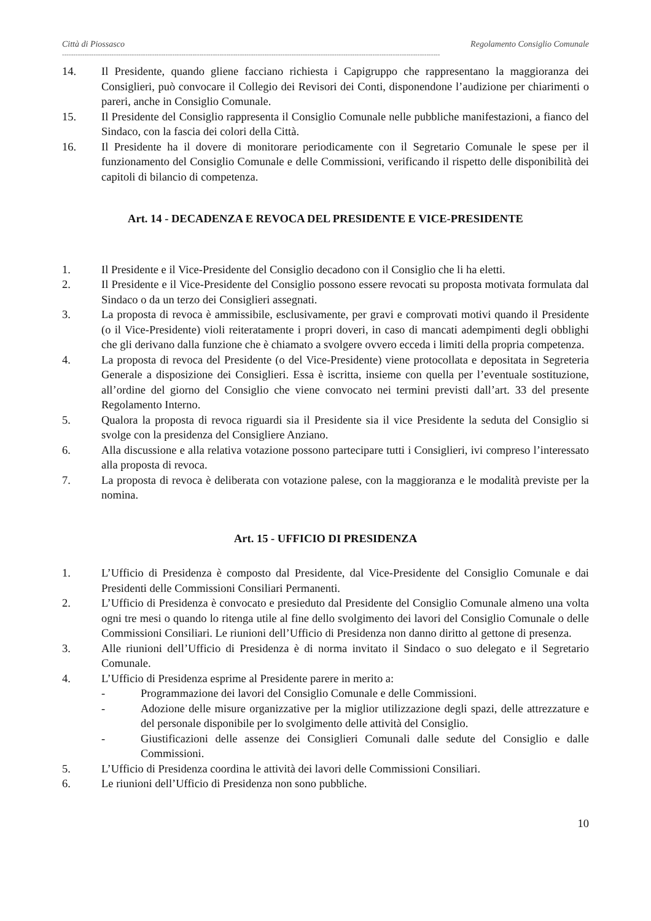Città di Piossasco Regolamento Consiglio Comunale
------------------------------------------------------------------------------------------------------------------------------------------------------------------------
14. Il Presidente, quando gliene facciano richiesta i Capigruppo che rappresentano la maggioranza dei Consiglieri, può convocare il Collegio dei Revisori dei Conti, disponendone l’audizione per chiarimenti o pareri, anche in Consiglio Comunale.
15. Il Presidente del Consiglio rappresenta il Consiglio Comunale nelle pubbliche manifestazioni, a fianco del Sindaco, con la fascia dei colori della Città.
16. Il Presidente ha il dovere di monitorare periodicamente con il Segretario Comunale le spese per il funzionamento del Consiglio Comunale e delle Commissioni, verificando il rispetto delle disponibilità dei capitoli di bilancio di competenza.
Art. 14 - DECADENZA E REVOCA DEL PRESIDENTE E VICE-PRESIDENTE
1. Il Presidente e il Vice-Presidente del Consiglio decadono con il Consiglio che li ha eletti.
2. Il Presidente e il Vice-Presidente del Consiglio possono essere revocati su proposta motivata formulata dal Sindaco o da un terzo dei Consiglieri assegnati.
3. La proposta di revoca è ammissibile, esclusivamente, per gravi e comprovati motivi quando il Presidente (o il Vice-Presidente) violi reiteratamente i propri doveri, in caso di mancati adempimenti degli obblighi che gli derivano dalla funzione che è chiamato a svolgere ovvero ecceda i limiti della propria competenza.
4. La proposta di revoca del Presidente (o del Vice-Presidente) viene protocollata e depositata in Segreteria Generale a disposizione dei Consiglieri. Essa è iscritta, insieme con quella per l’eventuale sostituzione, all’ordine del giorno del Consiglio che viene convocato nei termini previsti dall’art. 33 del presente Regolamento Interno.
5. Qualora la proposta di revoca riguardi sia il Presidente sia il vice Presidente la seduta del Consiglio si svolge con la presidenza del Consigliere Anziano.
6. Alla discussione e alla relativa votazione possono partecipare tutti i Consiglieri, ivi compreso l’interessato alla proposta di revoca.
7. La proposta di revoca è deliberata con votazione palese, con la maggioranza e le modalità previste per la nomina.
Art. 15 - UFFICIO DI PRESIDENZA
1. L’Ufficio di Presidenza è composto dal Presidente, dal Vice-Presidente del Consiglio Comunale e dai Presidenti delle Commissioni Consiliari Permanenti.
2. L’Ufficio di Presidenza è convocato e presieduto dal Presidente del Consiglio Comunale almeno una volta ogni tre mesi o quando lo ritenga utile al fine dello svolgimento dei lavori del Consiglio Comunale o delle Commissioni Consiliari. Le riunioni dell’Ufficio di Presidenza non danno diritto al gettone di presenza.
3. Alle riunioni dell’Ufficio di Presidenza è di norma invitato il Sindaco o suo delegato e il Segretario Comunale.
4. L’Ufficio di Presidenza esprime al Presidente parere in merito a:
- Programmazione dei lavori del Consiglio Comunale e delle Commissioni.
- Adozione delle misure organizzative per la miglior utilizzazione degli spazi, delle attrezzature e del personale disponibile per lo svolgimento delle attività del Consiglio.
- Giustificazioni delle assenze dei Consiglieri Comunali dalle sedute del Consiglio e dalle Commissioni.
5. L’Ufficio di Presidenza coordina le attività dei lavori delle Commissioni Consiliari.
6. Le riunioni dell’Ufficio di Presidenza non sono pubbliche.
10